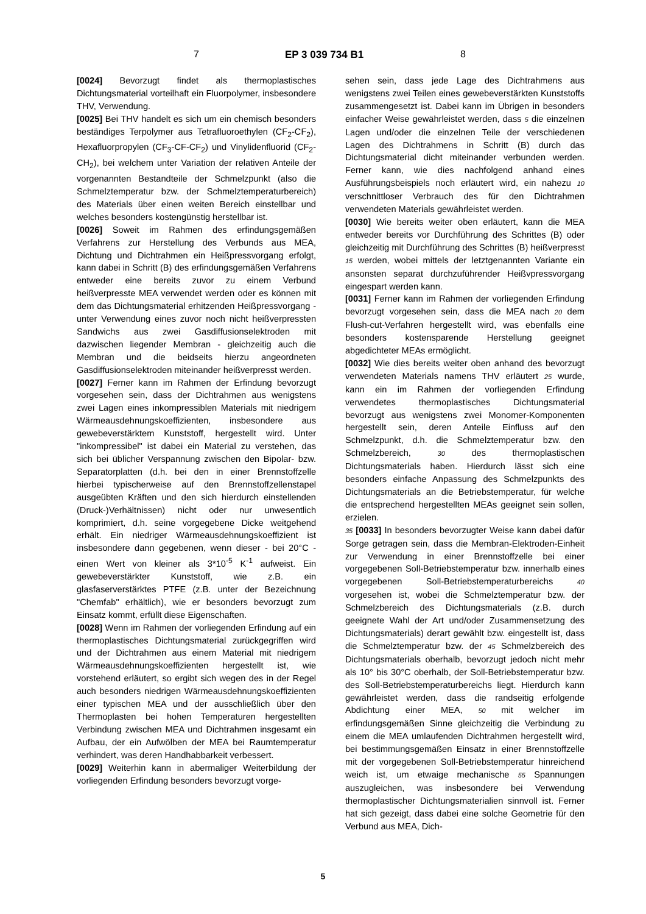7 EP 3 039 734 B1 8
[0024] Bevorzugt findet als thermoplastisches Dichtungsmaterial vorteilhaft ein Fluorpolymer, insbesondere THV, Verwendung.
[0025] Bei THV handelt es sich um ein chemisch besonders beständiges Terpolymer aus Tetrafluoroethylen (CF<sub>2</sub>-CF<sub>2</sub>), Hexafluorpropylen (CF<sub>3</sub>-CF-CF<sub>2</sub>) und Vinylidenfluorid (CF<sub>2</sub>-CH<sub>2</sub>), bei welchem unter Variation der relativen Anteile der vorgenannten Bestandteile der Schmelzpunkt (also die Schmelztemperatur bzw. der Schmelztemperaturbereich) des Materials über einen weiten Bereich einstellbar und welches besonders kostengünstig herstellbar ist.
[0026] Soweit im Rahmen des erfindungsgemäßen Verfahrens zur Herstellung des Verbunds aus MEA, Dichtung und Dichtrahmen ein Heißpressvorgang erfolgt, kann dabei in Schritt (B) des erfindungsgemäßen Verfahrens entweder eine bereits zuvor zu einem Verbund heißverpresste MEA verwendet werden oder es können mit dem das Dichtungsmaterial erhitzenden Heißpressvorgang - unter Verwendung eines zuvor noch nicht heißverpressten Sandwichs aus zwei Gasdiffusionselektroden mit dazwischen liegender Membran - gleichzeitig auch die Membran und die beidseits hierzu angeordneten Gasdiffusionselektroden miteinander heißverpresst werden.
[0027] Ferner kann im Rahmen der Erfindung bevorzugt vorgesehen sein, dass der Dichtrahmen aus wenigstens zwei Lagen eines inkompressiblen Materials mit niedrigem Wärmeausdehnungskoeffizienten, insbesondere aus gewebeverstärktem Kunststoff, hergestellt wird. Unter "inkompressibel" ist dabei ein Material zu verstehen, das sich bei üblicher Verspannung zwischen den Bipolar- bzw. Separatorplatten (d.h. bei den in einer Brennstoffzelle hierbei typischerweise auf den Brennstoffzellenstapel ausgeübten Kräften und den sich hierdurch einstellenden (Druck-)Verhältnissen) nicht oder nur unwesentlich komprimiert, d.h. seine vorgegebene Dicke weitgehend erhält. Ein niedriger Wärmeausdehnungskoeffizient ist insbesondere dann gegebenen, wenn dieser - bei 20°C - einen Wert von kleiner als 3*10<sup>-5</sup> K<sup>-1</sup> aufweist. Ein gewebeverstärkter Kunststoff, wie z.B. ein glasfaserverstärktes PTFE (z.B. unter der Bezeichnung "Chemfab" erhältlich), wie er besonders bevorzugt zum Einsatz kommt, erfüllt diese Eigenschaften.
[0028] Wenn im Rahmen der vorliegenden Erfindung auf ein thermoplastisches Dichtungsmaterial zurückgegriffen wird und der Dichtrahmen aus einem Material mit niedrigem Wärmeausdehnungskoeffizienten hergestellt ist, wie vorstehend erläutert, so ergibt sich wegen des in der Regel auch besonders niedrigen Wärmeausdehnungskoeffizienten einer typischen MEA und der ausschließlich über den Thermoplasten bei hohen Temperaturen hergestellten Verbindung zwischen MEA und Dichtrahmen insgesamt ein Aufbau, der ein Aufwölben der MEA bei Raumtemperatur verhindert, was deren Handhabbarkeit verbessert.
[0029] Weiterhin kann in abermaliger Weiterbildung der vorliegenden Erfindung besonders bevorzugt vorge-
sehen sein, dass jede Lage des Dichtrahmens aus wenigstens zwei Teilen eines gewebeverstärkten Kunststoffs zusammengesetzt ist. Dabei kann im Übrigen in besonders einfacher Weise gewährleistet werden, dass 5 die einzelnen Lagen und/oder die einzelnen Teile der verschiedenen Lagen des Dichtrahmens in Schritt (B) durch das Dichtungsmaterial dicht miteinander verbunden werden. Ferner kann, wie dies nachfolgend anhand eines Ausführungsbeispiels noch erläutert wird, ein nahezu 10 verschnittloser Verbrauch des für den Dichtrahmen verwendeten Materials gewährleistet werden.
[0030] Wie bereits weiter oben erläutert, kann die MEA entweder bereits vor Durchführung des Schrittes (B) oder gleichzeitig mit Durchführung des Schrittes (B) heißverpresst 15 werden, wobei mittels der letztgenannten Variante ein ansonsten separat durchzuführender Heißvpressvorgang eingespart werden kann.
[0031] Ferner kann im Rahmen der vorliegenden Erfindung bevorzugt vorgesehen sein, dass die MEA nach 20 dem Flush-cut-Verfahren hergestellt wird, was ebenfalls eine besonders kostensparende Herstellung geeignet abgedichteter MEAs ermöglicht.
[0032] Wie dies bereits weiter oben anhand des bevorzugt verwendeten Materials namens THV erläutert 25 wurde, kann ein im Rahmen der vorliegenden Erfindung verwendetes thermoplastisches Dichtungsmaterial bevorzugt aus wenigstens zwei Monomer-Komponenten hergestellt sein, deren Anteile Einfluss auf den Schmelzpunkt, d.h. die Schmelztemperatur bzw. den Schmelzbereich, 30 des thermoplastischen Dichtungsmaterials haben. Hierdurch lässt sich eine besonders einfache Anpassung des Schmelzpunkts des Dichtungsmaterials an die Betriebstemperatur, für welche die entsprechend hergestellten MEAs geeignet sein sollen, erzielen.
35 [0033] In besonders bevorzugter Weise kann dabei dafür Sorge getragen sein, dass die Membran-Elektroden-Einheit zur Verwendung in einer Brennstoffzelle bei einer vorgegebenen Soll-Betriebstemperatur bzw. innerhalb eines vorgegebenen Soll-Betriebstemperaturbereichs 40 vorgesehen ist, wobei die Schmelztemperatur bzw. der Schmelzbereich des Dichtungsmaterials (z.B. durch geeignete Wahl der Art und/oder Zusammensetzung des Dichtungsmaterials) derart gewählt bzw. eingestellt ist, dass die Schmelztemperatur bzw. der 45 Schmelzbereich des Dichtungsmaterials oberhalb, bevorzugt jedoch nicht mehr als 10° bis 30°C oberhalb, der Soll-Betriebstemperatur bzw. des Soll-Betriebstemperaturbereichs liegt. Hierdurch kann gewährleistet werden, dass die randseitig erfolgende Abdichtung einer MEA, 50 mit welcher im erfindungsgemäßen Sinne gleichzeitig die Verbindung zu einem die MEA umlaufenden Dichtrahmen hergestellt wird, bei bestimmungsgemäßen Einsatz in einer Brennstoffzelle mit der vorgegebenen Soll-Betriebstemperatur hinreichend weich ist, um etwaige mechanische 55 Spannungen auszugleichen, was insbesondere bei Verwendung thermoplastischer Dichtungsmaterialien sinnvoll ist. Ferner hat sich gezeigt, dass dabei eine solche Geometrie für den Verbund aus MEA, Dich-
5